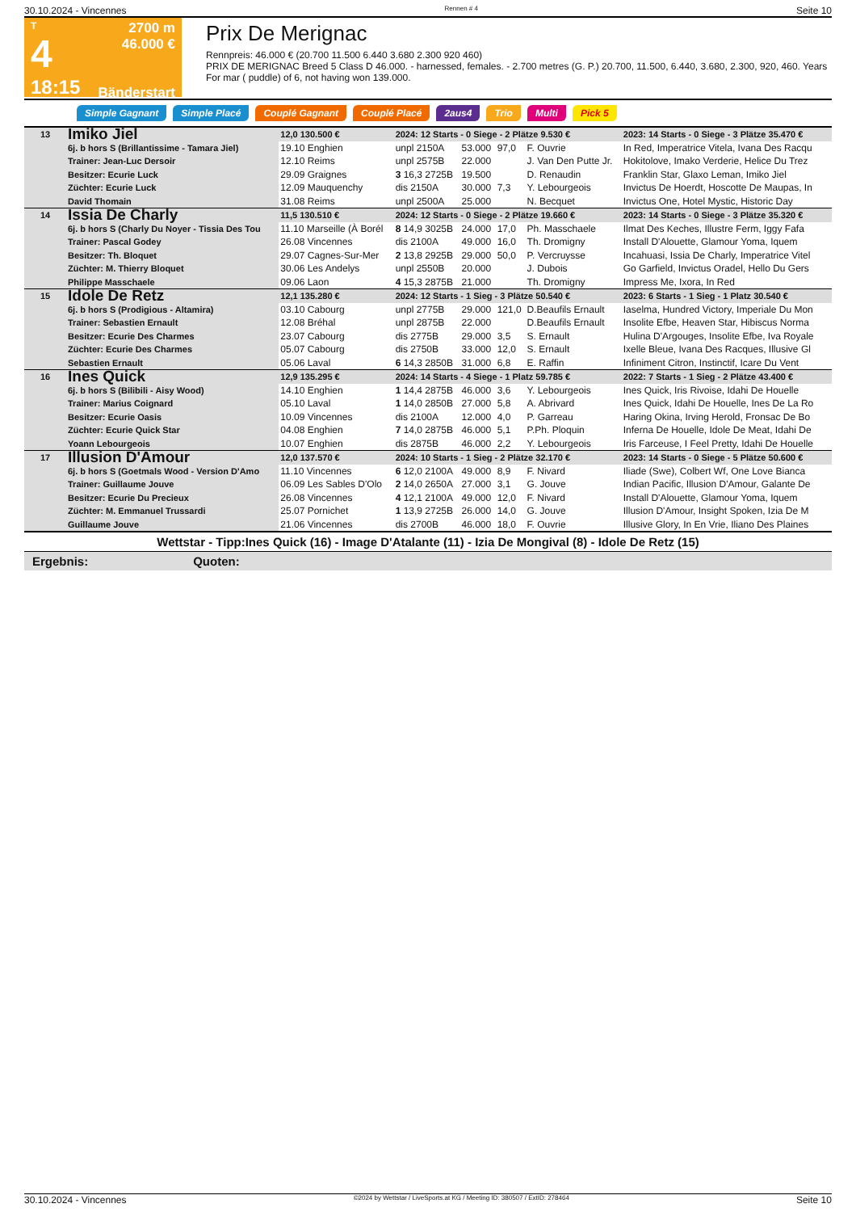30.10.2024 - Vincennes Rennen # 4 Seite 10
T
4
18:15
2700 m
46.000 €
Bänderstart
Prix De Merignac
Rennpreis: 46.000 € (20.700 11.500 6.440 3.680 2.300 920 460)
PRIX DE MERIGNAC Breed 5 Class D 46.000. - harnessed, females. - 2.700 metres (G. P.) 20.700, 11.500, 6.440, 3.680, 2.300, 920, 460. Years For mar ( puddle) of 6, not having won 139.000.
Simple Gagnant Simple Placé Couplé Gagnant Couplé Placé 2aus4 Trio Multi Pick 5
| 13 | Imiko Jiel 6j. b hors S (Brillantissime - Tamara Jiel) Trainer: Jean-Luc Dersoir Besitzer: Ecurie Luck Züchter: Ecurie Luck David Thomain | 12,0 130.500 € | 2024: 12 Starts - 0 Siege - 2 Plätze 9.530 € | | | | 2023: 14 Starts - 0 Siege - 3 Plätze 35.470 € |
| | | 19.10 Enghien | unpl 2150A | 53.000 | 97,0 | F. Ouvrie | In Red, Imperatrice Vitela, Ivana Des Racqu |
| | | 12.10 Reims | unpl 2575B | 22.000 | | J. Van Den Putte Jr. | Hokitolove, Imako Verderie, Helice Du Trez |
| | | 29.09 Graignes | 3 16,3 2725B | 19.500 | | D. Renaudin | Franklin Star, Glaxo Leman, Imiko Jiel |
| | | 12.09 Mauquenchy | dis 2150A | 30.000 | 7,3 | Y. Lebourgeois | Invictus De Hoerdt, Hoscotte De Maupas, In |
| | | 31.08 Reims | unpl 2500A | 25.000 | | N. Becquet | Invictus One, Hotel Mystic, Historic Day |
| 14 | Issia De Charly 6j. b hors S (Charly Du Noyer - Tissia Des Tou Trainer: Pascal Godey Besitzer: Th. Bloquet Züchter: M. Thierry Bloquet Philippe Masschaele | 11,5 130.510 € | 2024: 12 Starts - 0 Siege - 2 Plätze 19.660 € | | | | 2023: 14 Starts - 0 Siege - 3 Plätze 35.320 € |
| | | 11.10 Marseille (À Borél | 8 14,9 3025B | 24.000 | 17,0 | Ph. Masschaele | Ilmat Des Keches, Illustre Ferm, Iggy Fafa |
| | | 26.08 Vincennes | dis 2100A | 49.000 | 16,0 | Th. Dromigny | Install D'Alouette, Glamour Yoma, Iquem |
| | | 29.07 Cagnes-Sur-Mer | 2 13,8 2925B | 29.000 | 50,0 | P. Vercruysse | Incahuasi, Issia De Charly, Imperatrice Vitel |
| | | 30.06 Les Andelys | unpl 2550B | 20.000 | | J. Dubois | Go Garfield, Invictus Oradel, Hello Du Gers |
| | | 09.06 Laon | 4 15,3 2875B | 21.000 | | Th. Dromigny | Impress Me, Ixora, In Red |
| 15 | Idole De Retz 6j. b hors S (Prodigious - Altamira) Trainer: Sebastien Ernault Besitzer: Ecurie Des Charmes Züchter: Ecurie Des Charmes Sebastien Ernault | 12,1 135.280 € | 2024: 12 Starts - 1 Sieg - 3 Plätze 50.540 € | | | | 2023: 6 Starts - 1 Sieg - 1 Platz 30.540 € |
| | | 03.10 Cabourg | unpl 2775B | 29.000 | 121,0 | D.Beaufils Ernault | Iaselma, Hundred Victory, Imperiale Du Mon |
| | | 12.08 Bréhal | unpl 2875B | 22.000 | | D.Beaufils Ernault | Insolite Efbe, Heaven Star, Hibiscus Norma |
| | | 23.07 Cabourg | dis 2775B | 29.000 | 3,5 | S. Ernault | Hulina D'Argouges, Insolite Efbe, Iva Royale |
| | | 05.07 Cabourg | dis 2750B | 33.000 | 12,0 | S. Ernault | Ixelle Bleue, Ivana Des Racques, Illusive Gl |
| | | 05.06 Laval | 6 14,3 2850B | 31.000 | 6,8 | E. Raffin | Infiniment Citron, Instinctif, Icare Du Vent |
| 16 | Ines Quick 6j. b hors S (Bilibili - Aisy Wood) Trainer: Marius Coignard Besitzer: Ecurie Oasis Züchter: Ecurie Quick Star Yoann Lebourgeois | 12,9 135.295 € | 2024: 14 Starts - 4 Siege - 1 Platz 59.785 € | | | | 2022: 7 Starts - 1 Sieg - 2 Plätze 43.400 € |
| | | 14.10 Enghien | 1 14,4 2875B | 46.000 | 3,6 | Y. Lebourgeois | Ines Quick, Iris Rivoise, Idahi De Houelle |
| | | 05.10 Laval | 1 14,0 2850B | 27.000 | 5,8 | A. Abrivard | Ines Quick, Idahi De Houelle, Ines De La Ro |
| | | 10.09 Vincennes | dis 2100A | 12.000 | 4,0 | P. Garreau | Haring Okina, Irving Herold, Fronsac De Bo |
| | | 04.08 Enghien | 7 14,0 2875B | 46.000 | 5,1 | P.Ph. Ploquin | Inferna De Houelle, Idole De Meat, Idahi De |
| | | 10.07 Enghien | dis 2875B | 46.000 | 2,2 | Y. Lebourgeois | Iris Farceuse, I Feel Pretty, Idahi De Houelle |
| 17 | Illusion D'Amour 6j. b hors S (Goetmals Wood - Version D'Amo Trainer: Guillaume Jouve Besitzer: Ecurie Du Precieux Züchter: M. Emmanuel Trussardi Guillaume Jouve | 12,0 137.570 € | 2024: 10 Starts - 1 Sieg - 2 Plätze 32.170 € | | | | 2023: 14 Starts - 0 Siege - 5 Plätze 50.600 € |
| | | 11.10 Vincennes | 6 12,0 2100A | 49.000 | 8,9 | F. Nivard | Iliade (Swe), Colbert Wf, One Love Bianca |
| | | 06.09 Les Sables D'Olo | 2 14,0 2650A | 27.000 | 3,1 | G. Jouve | Indian Pacific, Illusion D'Amour, Galante De |
| | | 26.08 Vincennes | 4 12,1 2100A | 49.000 | 12,0 | F. Nivard | Install D'Alouette, Glamour Yoma, Iquem |
| | | 25.07 Pornichet | 1 13,9 2725B | 26.000 | 14,0 | G. Jouve | Illusion D'Amour, Insight Spoken, Izia De M |
| | | 21.06 Vincennes | dis 2700B | 46.000 | 18,0 | F. Ouvrie | Illusive Glory, In En Vrie, Iliano Des Plaines |
Wettstar - Tipp:Ines Quick (16) - Image D'Atalante (11) - Izia De Mongival (8) - Idole De Retz (15)
Ergebnis: Quoten:
30.10.2024 - Vincennes ©2024 by Wettstar / LiveSports.at KG / Meeting ID: 380507 / ExtID: 278464 Seite 10